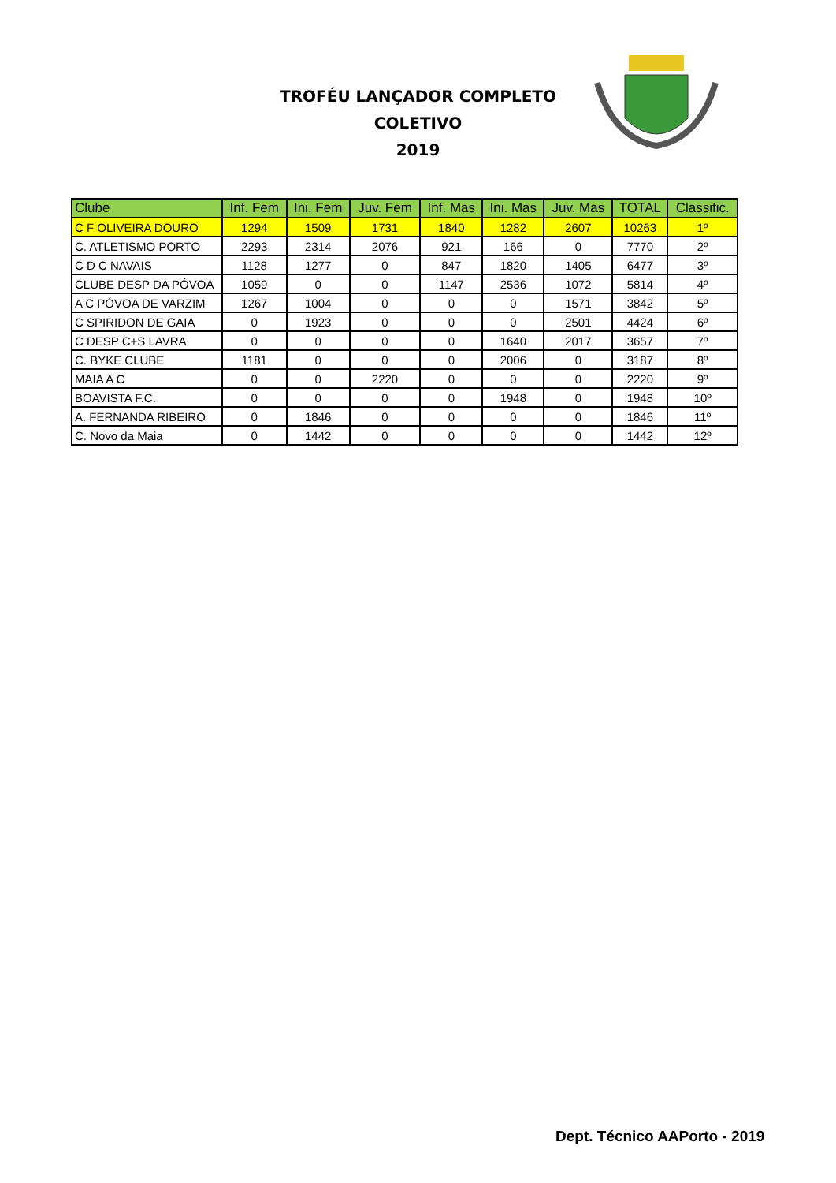TROFÉU LANÇADOR COMPLETO
COLETIVO
2019
| Clube | Inf. Fem | Ini. Fem | Juv. Fem | Inf. Mas | Ini. Mas | Juv. Mas | TOTAL | Classific. |
| --- | --- | --- | --- | --- | --- | --- | --- | --- |
| C F OLIVEIRA DOURO | 1294 | 1509 | 1731 | 1840 | 1282 | 2607 | 10263 | 1º |
| C. ATLETISMO PORTO | 2293 | 2314 | 2076 | 921 | 166 | 0 | 7770 | 2º |
| C D C NAVAIS | 1128 | 1277 | 0 | 847 | 1820 | 1405 | 6477 | 3º |
| CLUBE DESP DA PÓVOA | 1059 | 0 | 0 | 1147 | 2536 | 1072 | 5814 | 4º |
| A C PÓVOA DE VARZIM | 1267 | 1004 | 0 | 0 | 0 | 1571 | 3842 | 5º |
| C SPIRIDON DE GAIA | 0 | 1923 | 0 | 0 | 0 | 2501 | 4424 | 6º |
| C DESP C+S LAVRA | 0 | 0 | 0 | 0 | 1640 | 2017 | 3657 | 7º |
| C. BYKE CLUBE | 1181 | 0 | 0 | 0 | 2006 | 0 | 3187 | 8º |
| MAIA A C | 0 | 0 | 2220 | 0 | 0 | 0 | 2220 | 9º |
| BOAVISTA F.C. | 0 | 0 | 0 | 0 | 1948 | 0 | 1948 | 10º |
| A. FERNANDA RIBEIRO | 0 | 1846 | 0 | 0 | 0 | 0 | 1846 | 11º |
| C. Novo da Maia | 0 | 1442 | 0 | 0 | 0 | 0 | 1442 | 12º |
Dept. Técnico AAPorto - 2019